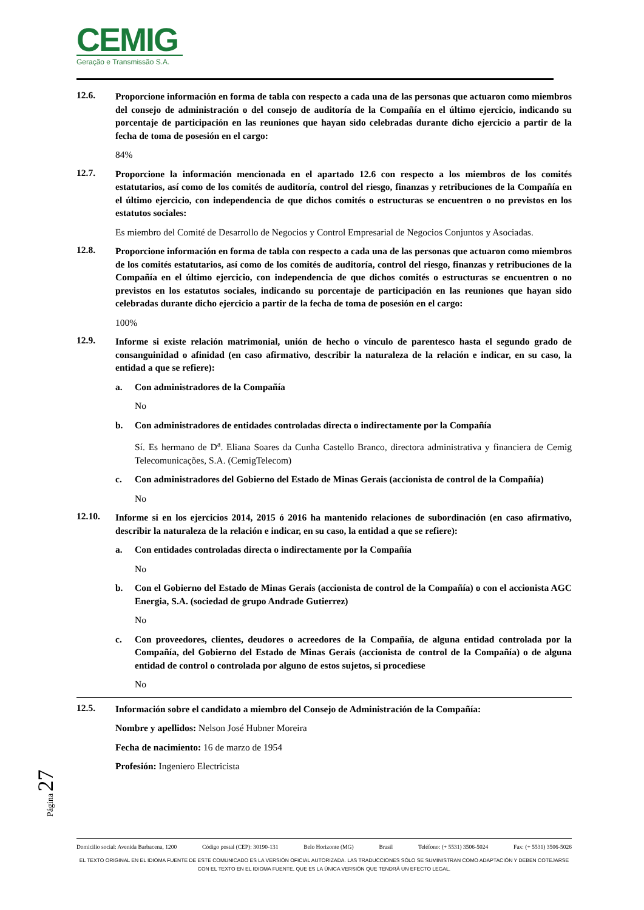CEMIG
Geração e Transmissão S.A.
12.6.
Proporcione información en forma de tabla con respecto a cada una de las personas que actuaron como miembros del consejo de administración o del consejo de auditoría de la Compañía en el último ejercicio, indicando su porcentaje de participación en las reuniones que hayan sido celebradas durante dicho ejercicio a partir de la fecha de toma de posesión en el cargo:
84%
12.7.
Proporcione la información mencionada en el apartado 12.6 con respecto a los miembros de los comités estatutarios, así como de los comités de auditoría, control del riesgo, finanzas y retribuciones de la Compañía en el último ejercicio, con independencia de que dichos comités o estructuras se encuentren o no previstos en los estatutos sociales:
Es miembro del Comité de Desarrollo de Negocios y Control Empresarial de Negocios Conjuntos y Asociadas.
12.8.
Proporcione información en forma de tabla con respecto a cada una de las personas que actuaron como miembros de los comités estatutarios, así como de los comités de auditoría, control del riesgo, finanzas y retribuciones de la Compañía en el último ejercicio, con independencia de que dichos comités o estructuras se encuentren o no previstos en los estatutos sociales, indicando su porcentaje de participación en las reuniones que hayan sido celebradas durante dicho ejercicio a partir de la fecha de toma de posesión en el cargo:
100%
12.9.
Informe si existe relación matrimonial, unión de hecho o vínculo de parentesco hasta el segundo grado de consanguinidad o afinidad (en caso afirmativo, describir la naturaleza de la relación e indicar, en su caso, la entidad a que se refiere):
a. Con administradores de la Compañía
No
b. Con administradores de entidades controladas directa o indirectamente por la Compañía
Sí. Es hermano de D<sup>a</sup>. Eliana Soares da Cunha Castello Branco, directora administrativa y financiera de Cemig Telecomunicações, S.A. (CemigTelecom)
c. Con administradores del Gobierno del Estado de Minas Gerais (accionista de control de la Compañía)
No
12.10.
Informe si en los ejercicios 2014, 2015 ó 2016 ha mantenido relaciones de subordinación (en caso afirmativo, describir la naturaleza de la relación e indicar, en su caso, la entidad a que se refiere):
a. Con entidades controladas directa o indirectamente por la Compañía
No
b. Con el Gobierno del Estado de Minas Gerais (accionista de control de la Compañía) o con el accionista AGC Energia, S.A. (sociedad de grupo Andrade Gutierrez)
No
c. Con proveedores, clientes, deudores o acreedores de la Compañía, de alguna entidad controlada por la Compañía, del Gobierno del Estado de Minas Gerais (accionista de control de la Compañía) o de alguna entidad de control o controlada por alguno de estos sujetos, si procediese
No
12.5.
Información sobre el candidato a miembro del Consejo de Administración de la Compañía:
Nombre y apellidos: Nelson José Hubner Moreira
Fecha de nacimiento: 16 de marzo de 1954
Profesión: Ingeniero Electricista
Página 27
Domicilio social: Avenida Barbacena, 1200 Código postal (CEP): 30190-131 Belo Horizonte (MG) Brasil Teléfono: (+ 5531) 3506-5024 Fax: (+ 5531) 3506-5026
EL TEXTO ORIGINAL EN EL IDIOMA FUENTE DE ESTE COMUNICADO ES LA VERSIÓN OFICIAL AUTORIZADA. LAS TRADUCCIONES SÓLO SE SUMINISTRAN COMO ADAPTACIÓN Y DEBEN COTEJARSE CON EL TEXTO EN EL IDIOMA FUENTE, QUE ES LA ÚNICA VERSIÓN QUE TENDRÁ UN EFECTO LEGAL.